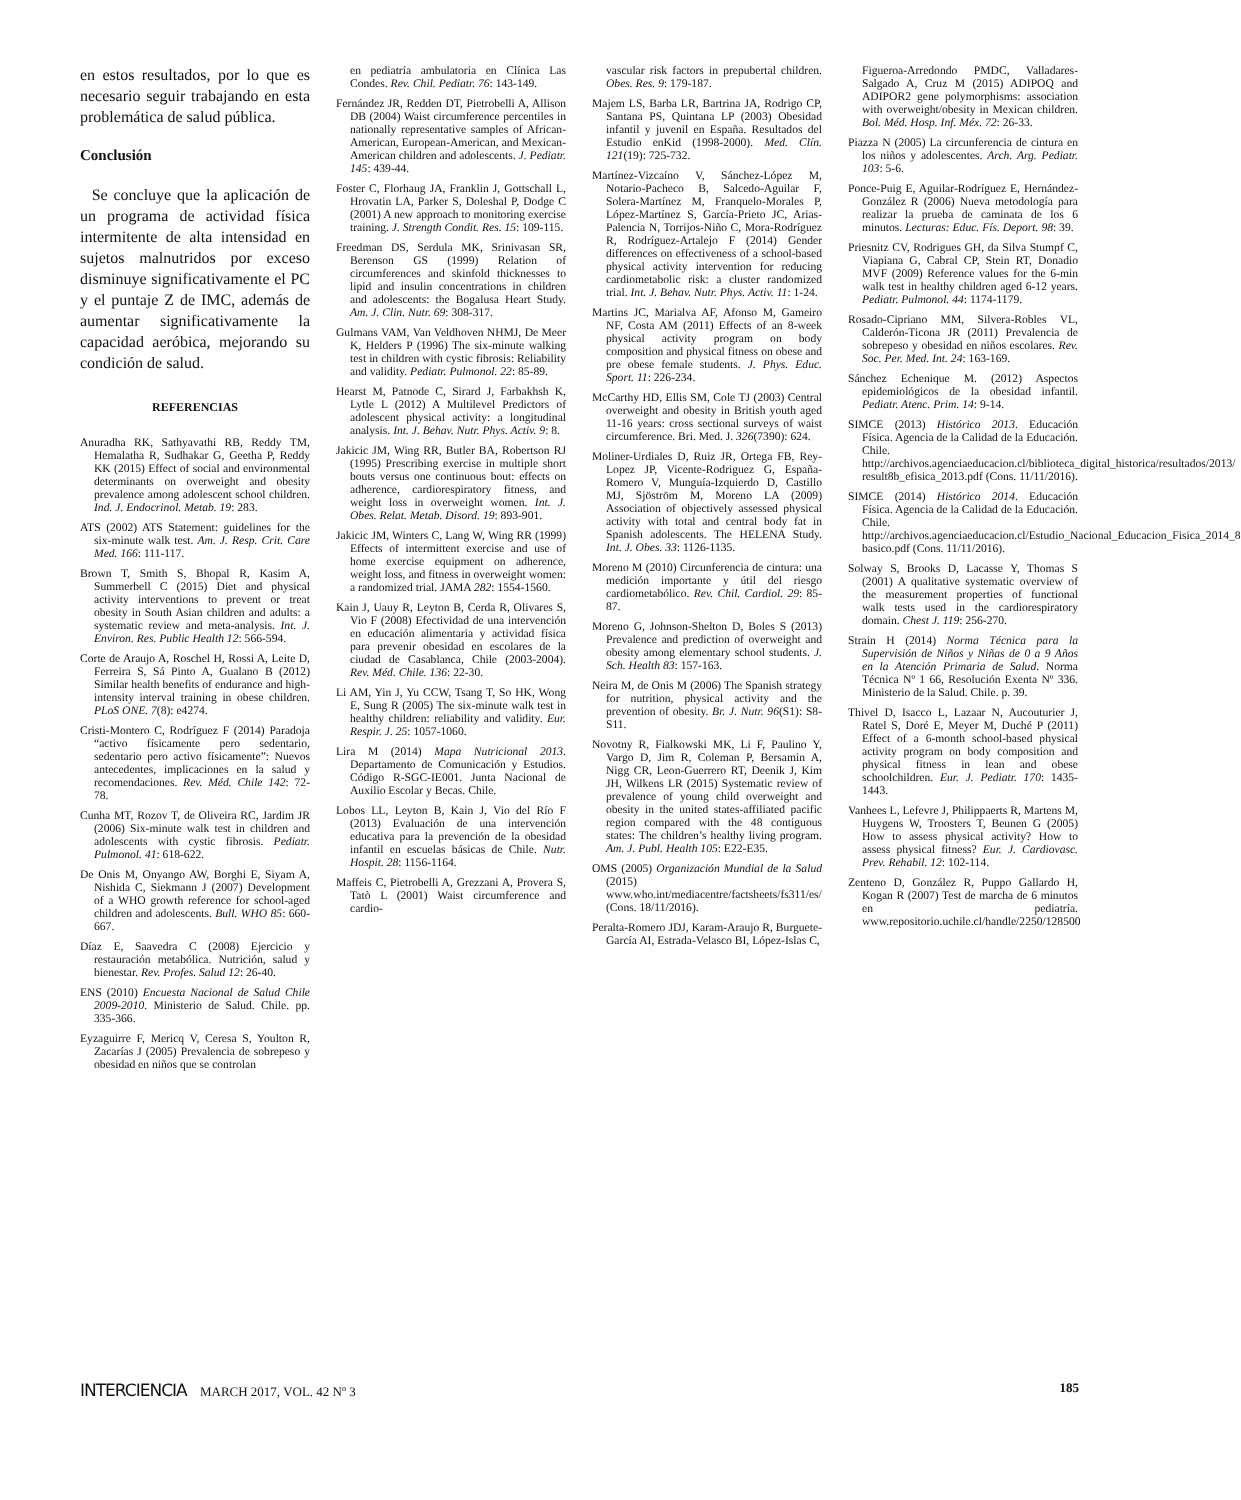en estos resultados, por lo que es necesario seguir trabajando en esta problemática de salud pública.
Conclusión
Se concluye que la aplicación de un programa de actividad física intermitente de alta intensidad en sujetos malnutridos por exceso disminuye significativamente el PC y el puntaje Z de IMC, además de aumentar significativamente la capacidad aeróbica, mejorando su condición de salud.
REFERENCIAS
Anuradha RK, Sathyavathi RB, Reddy TM, Hemalatha R, Sudhakar G, Geetha P, Reddy KK (2015) Effect of social and environmental determinants on overweight and obesity prevalence among adolescent school children. Ind. J. Endocrinol. Metab. 19: 283.
ATS (2002) ATS Statement: guidelines for the six-minute walk test. Am. J. Resp. Crit. Care Med. 166: 111-117.
Brown T, Smith S, Bhopal R, Kasim A, Summerbell C (2015) Diet and physical activity interventions to prevent or treat obesity in South Asian children and adults: a systematic review and meta-analysis. Int. J. Environ. Res. Public Health 12: 566-594.
Corte de Araujo A, Roschel H, Rossi A, Leite D, Ferreira S, Sá Pinto A, Gualano B (2012) Similar health benefits of endurance and high-intensity interval training in obese children. PLoS ONE. 7(8): e4274.
Cristi-Montero C, Rodríguez F (2014) Paradoja “activo físicamente pero sedentario, sedentario pero activo físicamente”: Nuevos antecedentes, implicaciones en la salud y recomendaciones. Rev. Méd. Chile 142: 72-78.
Cunha MT, Rozov T, de Oliveira RC, Jardim JR (2006) Six-minute walk test in children and adolescents with cystic fibrosis. Pediatr. Pulmonol. 41: 618-622.
De Onis M, Onyango AW, Borghi E, Siyam A, Nishida C, Siekmann J (2007) Development of a WHO growth reference for school-aged children and adolescents. Bull. WHO 85: 660-667.
Díaz E, Saavedra C (2008) Ejercicio y restauración metabólica. Nutrición, salud y bienestar. Rev. Profes. Salud 12: 26-40.
ENS (2010) Encuesta Nacional de Salud Chile 2009-2010. Ministerio de Salud. Chile. pp. 335-366.
Eyzaguirre F, Mericq V, Ceresa S, Youlton R, Zacarías J (2005) Prevalencia de sobrepeso y obesidad en niños que se controlan
en pediatría ambulatoria en Clínica Las Condes. Rev. Chil. Pediatr. 76: 143-149.
Fernández JR, Redden DT, Pietrobelli A, Allison DB (2004) Waist circumference percentiles in nationally representative samples of African-American, European-American, and Mexican-American children and adolescents. J. Pediatr. 145: 439-44.
Foster C, Florhaug JA, Franklin J, Gottschall L, Hrovatin LA, Parker S, Doleshal P, Dodge C (2001) A new approach to monitoring exercise training. J. Strength Condit. Res. 15: 109-115.
Freedman DS, Serdula MK, Srinivasan SR, Berenson GS (1999) Relation of circumferences and skinfold thicknesses to lipid and insulin concentrations in children and adolescents: the Bogalusa Heart Study. Am. J. Clin. Nutr. 69: 308-317.
Gulmans VAM, Van Veldhoven NHMJ, De Meer K, Helders P (1996) The six-minute walking test in children with cystic fibrosis: Reliability and validity. Pediatr. Pulmonol. 22: 85-89.
Hearst M, Patnode C, Sirard J, Farbakhsh K, Lytle L (2012) A Multilevel Predictors of adolescent physical activity: a longitudinal analysis. Int. J. Behav. Nutr. Phys. Activ. 9: 8.
Jakicic JM, Wing RR, Butler BA, Robertson RJ (1995) Prescribing exercise in multiple short bouts versus one continuous bout: effects on adherence, cardiorespiratory fitness, and weight loss in overweight women. Int. J. Obes. Relat. Metab. Disord. 19: 893-901.
Jakicic JM, Winters C, Lang W, Wing RR (1999) Effects of intermittent exercise and use of home exercise equipment on adherence, weight loss, and fitness in overweight women: a randomized trial. JAMA 282: 1554-1560.
Kain J, Uauy R, Leyton B, Cerda R, Olivares S, Vio F (2008) Efectividad de una intervención en educación alimentaria y actividad física para prevenir obesidad en escolares de la ciudad de Casablanca, Chile (2003-2004). Rev. Méd. Chile. 136: 22-30.
Li AM, Yin J, Yu CCW, Tsang T, So HK, Wong E, Sung R (2005) The six-minute walk test in healthy children: reliability and validity. Eur. Respir. J. 25: 1057-1060.
Lira M (2014) Mapa Nutricional 2013. Departamento de Comunicación y Estudios. Código R-SGC-IE001. Junta Nacional de Auxilio Escolar y Becas. Chile.
Lobos LL, Leyton B, Kain J, Vio del Río F (2013) Evaluación de una intervención educativa para la prevención de la obesidad infantil en escuelas básicas de Chile. Nutr. Hospit. 28: 1156-1164.
Maffeis C, Pietrobelli A, Grezzani A, Provera S, Tatò L (2001) Waist circumference and cardio-
vascular risk factors in prepubertal children. Obes. Res. 9: 179-187.
Majem LS, Barba LR, Bartrina JA, Rodrigo CP, Santana PS, Quintana LP (2003) Obesidad infantil y juvenil en España. Resultados del Estudio enKid (1998-2000). Med. Clín. 121(19): 725-732.
Martínez-Vizcaíno V, Sánchez-López M, Notario-Pacheco B, Salcedo-Aguilar F, Solera-Martínez M, Franquelo-Morales P, López-Martínez S, García-Prieto JC, Arias-Palencia N, Torrijos-Niño C, Mora-Rodríguez R, Rodríguez-Artalejo F (2014) Gender differences on effectiveness of a school-based physical activity intervention for reducing cardiometabolic risk: a cluster randomized trial. Int. J. Behav. Nutr. Phys. Activ. 11: 1-24.
Martins JC, Marialva AF, Afonso M, Gameiro NF, Costa AM (2011) Effects of an 8-week physical activity program on body composition and physical fitness on obese and pre obese female students. J. Phys. Educ. Sport. 11: 226-234.
McCarthy HD, Ellis SM, Cole TJ (2003) Central overweight and obesity in British youth aged 11-16 years: cross sectional surveys of waist circumference. Bri. Med. J. 326(7390): 624.
Moliner-Urdiales D, Ruiz JR, Ortega FB, Rey-Lopez JP, Vicente-Rodriguez G, España-Romero V, Munguía-Izquierdo D, Castillo MJ, Sjöström M, Moreno LA (2009) Association of objectively assessed physical activity with total and central body fat in Spanish adolescents. The HELENA Study. Int. J. Obes. 33: 1126-1135.
Moreno M (2010) Circunferencia de cintura: una medición importante y útil del riesgo cardiometabólico. Rev. Chil. Cardiol. 29: 85-87.
Moreno G, Johnson-Shelton D, Boles S (2013) Prevalence and prediction of overweight and obesity among elementary school students. J. Sch. Health 83: 157-163.
Neira M, de Onis M (2006) The Spanish strategy for nutrition, physical activity and the prevention of obesity. Br. J. Nutr. 96(S1): S8-S11.
Novotny R, Fialkowski MK, Li F, Paulino Y, Vargo D, Jim R, Coleman P, Bersamin A, Nigg CR, Leon-Guerrero RT, Deenik J, Kim JH, Wilkens LR (2015) Systematic review of prevalence of young child overweight and obesity in the united states-affiliated pacific region compared with the 48 contiguous states: The children’s healthy living program. Am. J. Publ. Health 105: E22-E35.
OMS (2005) Organización Mundial de la Salud (2015) www.who.int/mediacentre/factsheets/fs311/es/ (Cons. 18/11/2016).
Peralta-Romero JDJ, Karam-Araujo R, Burguete-García AI, Estrada-Velasco BI, López-Islas C,
Figueroa-Arredondo PMDC, Valladares-Salgado A, Cruz M (2015) ADIPOQ and ADIPOR2 gene polymorphisms: association with overweight/obesity in Mexican children. Bol. Méd. Hosp. Inf. Méx. 72: 26-33.
Piazza N (2005) La circunferencia de cintura en los niños y adolescentes. Arch. Arg. Pediatr. 103: 5-6.
Ponce-Puig E, Aguilar-Rodríguez E, Hernández-González R (2006) Nueva metodología para realizar la prueba de caminata de los 6 minutos. Lecturas: Educ. Fís. Deport. 98: 39.
Priesnitz CV, Rodrigues GH, da Silva Stumpf C, Viapiana G, Cabral CP, Stein RT, Donadio MVF (2009) Reference values for the 6-min walk test in healthy children aged 6-12 years. Pediatr. Pulmonol. 44: 1174-1179.
Rosado-Cipriano MM, Silvera-Robles VL, Calderón-Ticona JR (2011) Prevalencia de sobrepeso y obesidad en niños escolares. Rev. Soc. Per. Med. Int. 24: 163-169.
Sánchez Echenique M. (2012) Aspectos epidemiológicos de la obesidad infantil. Pediatr. Atenc. Prim. 14: 9-14.
SIMCE (2013) Histórico 2013. Educación Física. Agencia de la Calidad de la Educación. Chile. http://archivos.agenciaeducacion.cl/biblioteca_digital_historica/resultados/2013/ result8b_efisica_2013.pdf (Cons. 11/11/2016).
SIMCE (2014) Histórico 2014. Educación Física. Agencia de la Calidad de la Educación. Chile. http://archivos.agenciaeducacion.cl/Estudio_Nacional_Educacion_Fisica_2014_8 basico.pdf (Cons. 11/11/2016).
Solway S, Brooks D, Lacasse Y, Thomas S (2001) A qualitative systematic overview of the measurement properties of functional walk tests used in the cardiorespiratory domain. Chest J. 119: 256-270.
Strain H (2014) Norma Técnica para la Supervisión de Niños y Niñas de 0 a 9 Años en la Atención Primaria de Salud. Norma Técnica Nº 1 66, Resolución Exenta Nº 336. Ministerio de la Salud. Chile. p. 39.
Thivel D, Isacco L, Lazaar N, Aucouturier J, Ratel S, Doré E, Meyer M, Duché P (2011) Effect of a 6-month school-based physical activity program on body composition and physical fitness in lean and obese schoolchildren. Eur. J. Pediatr. 170: 1435-1443.
Vanhees L, Lefevre J, Philippaerts R, Martens M, Huygens W, Troosters T, Beunen G (2005) How to assess physical activity? How to assess physical fitness? Eur. J. Cardiovasc. Prev. Rehabil. 12: 102-114.
Zenteno D, González R, Puppo Gallardo H, Kogan R (2007) Test de marcha de 6 minutos en pediatría. www.repositorio.uchile.cl/handle/2250/128500
INTERCIENCIA MARCH 2017, VOL. 42 Nº 3
185